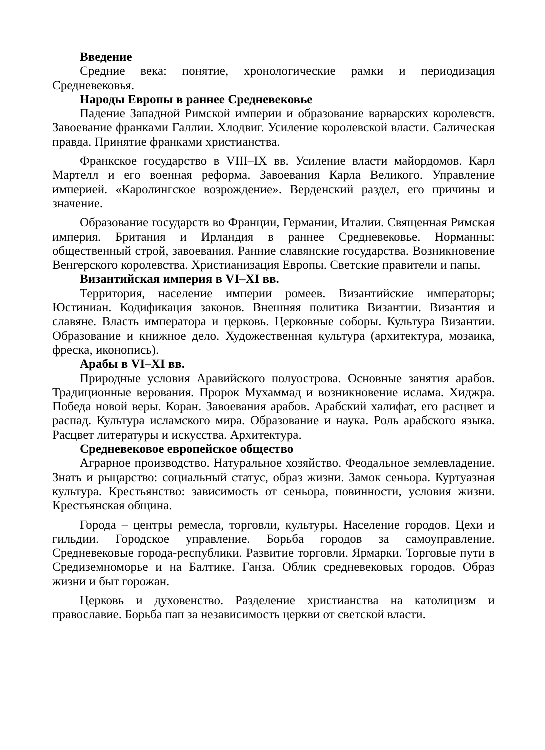Введение
Средние века: понятие, хронологические рамки и периодизация Средневековья.
Народы Европы в раннее Средневековье
Падение Западной Римской империи и образование варварских королевств. Завоевание франками Галлии. Хлодвиг. Усиление королевской власти. Салическая правда. Принятие франками христианства.
Франкское государство в VIII–IX вв. Усиление власти майордомов. Карл Мартелл и его военная реформа. Завоевания Карла Великого. Управление империей. «Каролингское возрождение». Верденский раздел, его причины и значение.
Образование государств во Франции, Германии, Италии. Священная Римская империя. Британия и Ирландия в раннее Средневековье. Норманны: общественный строй, завоевания. Ранние славянские государства. Возникновение Венгерского королевства. Христианизация Европы. Светские правители и папы.
Византийская империя в VI–XI вв.
Территория, население империи ромеев. Византийские императоры; Юстиниан. Кодификация законов. Внешняя политика Византии. Византия и славяне. Власть императора и церковь. Церковные соборы. Культура Византии. Образование и книжное дело. Художественная культура (архитектура, мозаика, фреска, иконопись).
Арабы в VI–XI вв.
Природные условия Аравийского полуострова. Основные занятия арабов. Традиционные верования. Пророк Мухаммад и возникновение ислама. Хиджра. Победа новой веры. Коран. Завоевания арабов. Арабский халифат, его расцвет и распад. Культура исламского мира. Образование и наука. Роль арабского языка. Расцвет литературы и искусства. Архитектура.
Средневековое европейское общество
Аграрное производство. Натуральное хозяйство. Феодальное землевладение. Знать и рыцарство: социальный статус, образ жизни. Замок сеньора. Куртуазная культура. Крестьянство: зависимость от сеньора, повинности, условия жизни. Крестьянская община.
Города – центры ремесла, торговли, культуры. Население городов. Цехи и гильдии. Городское управление. Борьба городов за самоуправление. Средневековые города-республики. Развитие торговли. Ярмарки. Торговые пути в Средиземноморье и на Балтике. Ганза. Облик средневековых городов. Образ жизни и быт горожан.
Церковь и духовенство. Разделение христианства на католицизм и православие. Борьба пап за независимость церкви от светской власти.